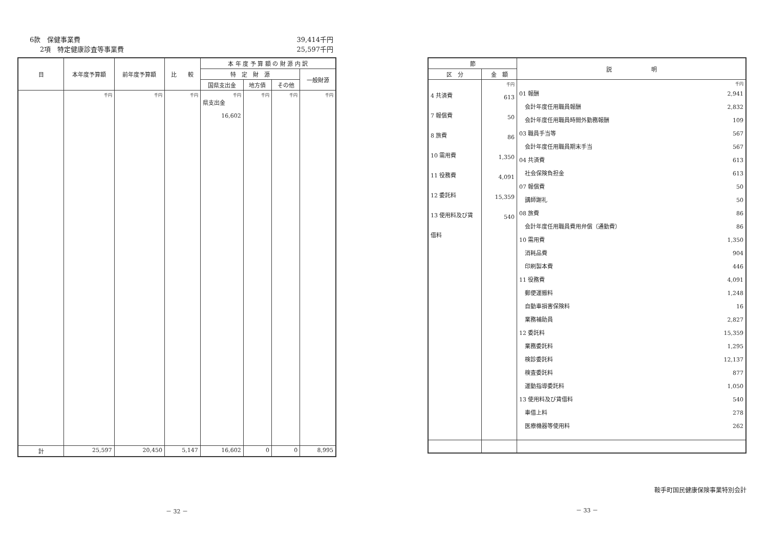6款　保健事業費 39,414千円
2項　特定健康診査等事業費 25,597千円
| 目 | 本年度予算額 | 前年度予算額 | 比 較 | 本 年 度 予 算 額 の 財 源 内 訳 | | | |
| --- | --- | --- | --- | --- | --- | --- | --- |
| | | | | 特 定 財 源 | | | 一般財源 |
| | | | | 国県支出金 | 地方債 | その他 | |
| | 千円 | 千円 | 千円 | 千円 県支出金 16,602 | 千円 | 千円 | 千円 |
| 計 | 25,597 | 20,450 | 5,147 | 16,602 | 0 | 0 | 8,995 |
－ 32 －
| 節 | | 説 明 |
| --- | --- | --- |
| 区 分 | 金 額 | |
| 4 共済費 7 報償費 8 旅費 10 需用費 11 役務費 12 委託料 13 使用料及び賃 借料 | 千円 613 50 86 1,350 4,091 15,359 540 | 千円 01 報酬 2,941 会計年度任用職員報酬 2,832 会計年度任用職員時間外勤務報酬 109 03 職員手当等 567 会計年度任用職員期末手当 567 04 共済費 613 社会保険負担金 613 07 報償費 50 講師謝礼 50 08 旅費 86 会計年度任用職員費用弁償（通勤費） 86 10 需用費 1,350 消耗品費 904 印刷製本費 446 11 役務費 4,091 郵便運搬料 1,248 自動車損害保険料 16 業務補助員 2,827 12 委託料 15,359 業務委託料 1,295 検診委託料 12,137 検査委託料 877 運動指導委託料 1,050 13 使用料及び賃借料 540 車借上料 278 医療機器等使用料 262 |
鞍手町国民健康保険事業特別会計
－ 33 －